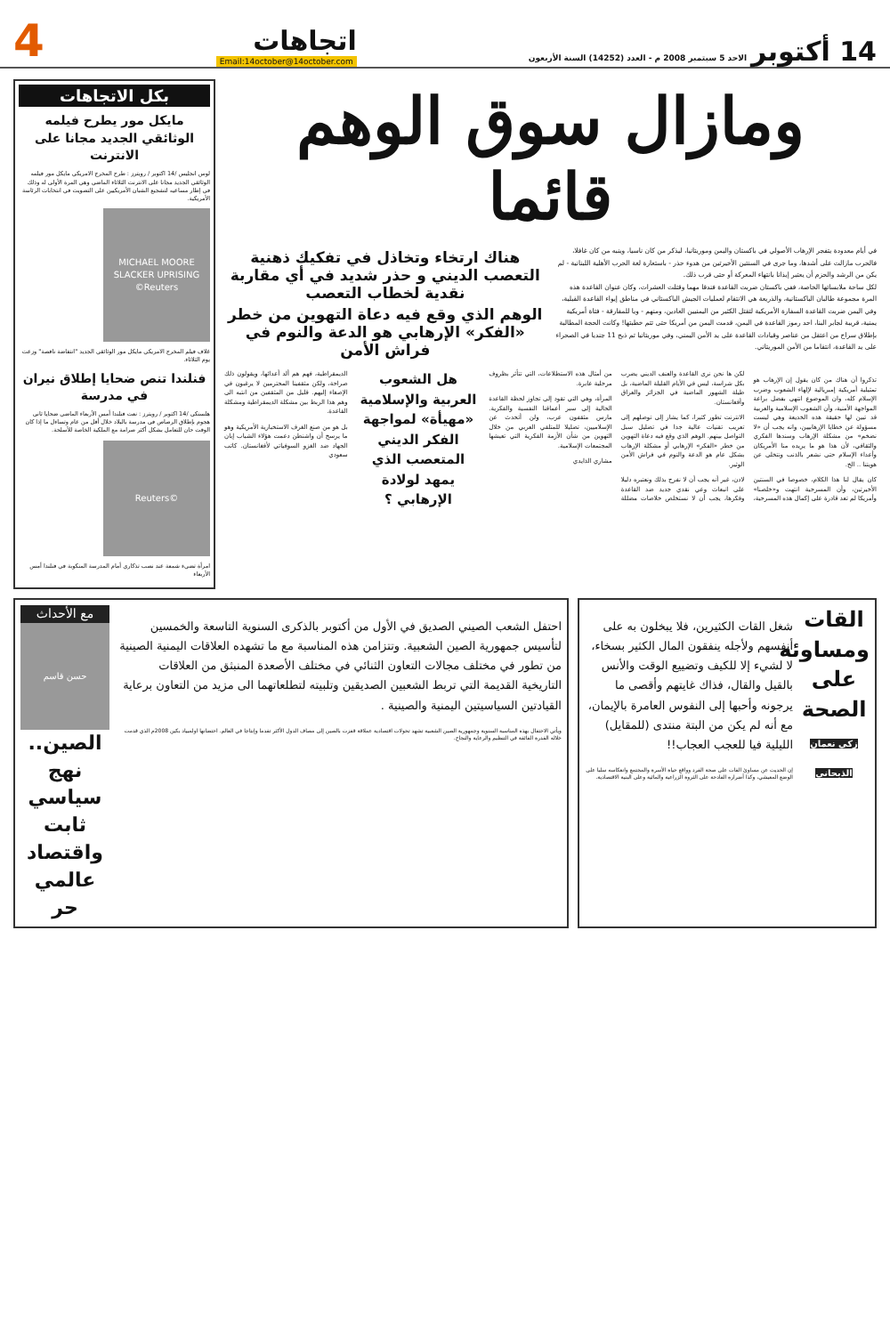14 أكتوبر الاحد 5 سبتمبر 2008 م - العدد (14252) السنة الأربعون
اتجاهات
Email:14october@14october.com
4
ومازال سوق الوهم قائما
في أيام معدودة يتفجر الإرهاب الأصولي في باكستان واليمن وموريتانيا، ليذكر من كان ناسيا، وينبه من كان غافلا، فالحرب مازالت على أشدها، وما جرى في السنتين الأخيرتين من هدوء حذر - باستعارة لغة الحرب الأهلية اللبنانية - لم يكن من الرشد والحزم أن يعتبر إيذانا بانتهاء المعركة أو حتى قرب ذلك.
لكل ساحة ملابساتها الخاصة، ففي باكستان ضربت القاعدة فندقا مهما وقتلت العشرات، وكان عنوان القاعدة هذه المرة مجموعة طالبان الباكستانية، والذريعة هي الانتقام لعمليات الجيش الباكستاني في مناطق إيواء القاعدة القبلية، وفي اليمن ضربت القاعدة السفارة الأمريكية لتقتل الكثير من اليمنيين العادين، ومنهم - ويا للمفارقة - فتاة أمريكية يمنية، قريبة لجابر البنا، احد رموز القاعدة في اليمن، قدمت اليمن من أمريكا حتى تتم خطبتها! وكانت الحجة المطالبة بإطلاق سراح من اعتقل من عناصر وقيادات القاعدة على يد الأمن اليمني، وفي موريتانيا تم ذبح 11 جنديا في الصحراء على يد القاعدة، انتقاما من الأمن الموريتاني.
هناك ارتخاء وتخاذل في تفكيك ذهنية التعصب الديني و حذر شديد في أي مقاربة نقدية لخطاب التعصب
الوهم الذي وقع فيه دعاة التهوين من خطر «الفكر» الإرهابي هو الدعة والنوم في فراش الأمن
تذكروا أن هناك من كان يقول إن الإرهاب هو تمثيلية أمريكية إمبريالية لإلهاء الشعوب وضرب الإسلام كله، وان الموضوع انتهى بفضل براعة المواجهة الأمنية، وأن الشعوب الإسلامية والعربية قد تبين لها حقيقة هذه الخديعة وهي ليست مسؤولة عن خطايا الإرهابيين، وانه يجب أن «لا نضخم» من مشكلة الإرهاب وسندها الفكري والثقافي، لأن هذا هو ما يريده منا الأمريكان وأعداء الإسلام حتى نشعر بالذنب ونتخلى عن هويتنا .. الخ.
كان يقال لنا هذا الكلام، خصوصا في السنتين الأخيرتين، وأن المسرحية انتهت و«خلصنا» وأمريكا لم تعد قادرة على إكمال هذه المسرحية، لكن ها نحن نرى القاعدة والعنف الديني يضرب بكل شراسة، ليس في الأيام القليلة الماضية، بل طيلة الشهور الماضية في الجزائر والعراق وأفغانستان.
الانترنت تطور كثيرا، كما يشار إلى توصلهم إلى تعريب تقنيات عالية جدا في تضليل سبل التواصل بينهم. الوهم الذي وقع فيه دعاة التهوين من خطر «الفكر» الإرهابي أو مشكلة الإرهاب بشكل عام هو الدعة والنوم في فراش الأمن الوثير.
لادن، غير أنه يجب أن لا نفرح بذلك ونعتبره دليلا على انبعاث وعي نقدي جديد ضد القاعدة وفكرها، يجب أن لا نستخلص خلاصات مضللة من أمثال هذه الاستطلاعات، التي تتأثر بظروف مرحلية عابرة.
المرأة، وهي التي تقود إلى تجاوز لحظة القاعدة الحالية إلى سبر أعماقنا النفسية والفكرية. مارس مثقفون عرب، ولن أتحدث عن الإسلاميين، تضليلا للمتلقي العربي من خلال التهوين من شأن الأزمة الفكرية التي تعيشها المجتمعات الإسلامية.
مشاري الذايدي
هل الشعوب العربية والإسلامية «مهيأة» لمواجهة الفكر الديني المتعصب الذي يمهد لولادة الإرهابي ؟
الديمقراطية، فهم هم ألد أعدائها، ويقولون ذلك صراحة، ولكن مثقفينا المحترمين لا يرغبون في الإصغاء إليهم. قليل من المثقفين من انتبه الى وهم هذا الربط بين مشكلة الديمقراطية ومشكلة القاعدة.
بل هو من صنع الغرف الاستخبارية الأمريكية وهو ما يرسخ أن واشنطن دعمت هؤلاء الشباب إبان الجهاد ضد الغزو السوفياتي لأفغانستان. كاتب سعودي
بكل الاتجاهات
مايكل مور يطرح فيلمه الوثائقي الجديد مجانا على الانترنت
لوس انجليس /14 اكتوبر / رويترز : طرح المخرج الامريكي مايكل مور فيلمه الوثائقي الجديد مجانا على الانترنت الثلاثاء الماضي وهي المرة الأولى له وذلك في إطار مساعيه لتشجيع الشبان الأمريكيين على التصويت في انتخابات الرئاسة الأمريكية.
MICHAEL MOORE SLACKER UPRISING ©Reuters
غلاف فيلم المخرج الامريكي مايكل مور الوثائقي الجديد "انتفاضة ناقصة" وزعت يوم الثلاثاء.
فنلندا تنص ضحايا إطلاق نيران في مدرسة
هلسنكي /14 اكتوبر / رويترز : نعت فنلندا أمس الأربعاء الماضي ضحايا ثاني هجوم بإطلاق الرصاص في مدرسة بالبلاد خلال أقل من عام وتساءل ما إذا كان الوقت حان للتعامل بشكل أكثر صرامة مع الملكية الخاصة للأسلحة.
©Reuters
امرأة تضيء شمعة عند نصب تذكاري أمام المدرسة المنكوبة في فنلندا أمس الأربعاء
القات ومساوئه على الصحة
زكي نعمان الذبحاني
شغل القات الكثيرين، فلا يبخلون به على أنفسهم ولأجله ينفقون المال الكثير بسخاء، لا لشيء إلا للكيف وتضييع الوقت والأنس بالقيل والقال، فذاك غايتهم وأقصى ما يرجونه وأحبها إلى النفوس العامرة بالإيمان، مع أنه لم يكن من البتة منتدى (للمقايل) الليلية فيا للعجب العجاب!!
إن الحديث عن مساوئ القات على صحة الفرد وواقع حياة الأسرة والمجتمع وانعكاسه سلبا على الوضع المعيشي، وكذا أضراره الفادحة على الثروة الزراعية والمائية وعلى البنية الاقتصادية.
احتفل الشعب الصيني الصديق في الأول من أكتوبر بالذكرى السنوية التاسعة والخمسين لتأسيس جمهورية الصين الشعبية. وتتزامن هذه المناسبة مع ما تشهده العلاقات اليمنية الصينية من تطور في مختلف مجالات التعاون الثنائي في مختلف الأصعدة المنبثق من العلاقات التاريخية القديمة التي تربط الشعبين الصديقين وتلبيته لتطلعاتهما الى مزيد من التعاون برعاية القيادتين السياسيتين اليمنية والصينية .
ويأتي الاحتفال بهذه المناسبة السنوية وجمهورية الصين الشعبية تشهد تحولات اقتصادية عملاقة قفزت بالصين إلى مصاف الدول الأكثر تقدما وإنتاجا في العالم. احتضانها اولمبياد بكين 2008م الذي قدمت خلاله القدرة الفائقة في التنظيم والرعاية والنجاح.
مع الأحداث
حسن قاسم
الصين.. نهج سياسي ثابت واقتصاد عالمي حر